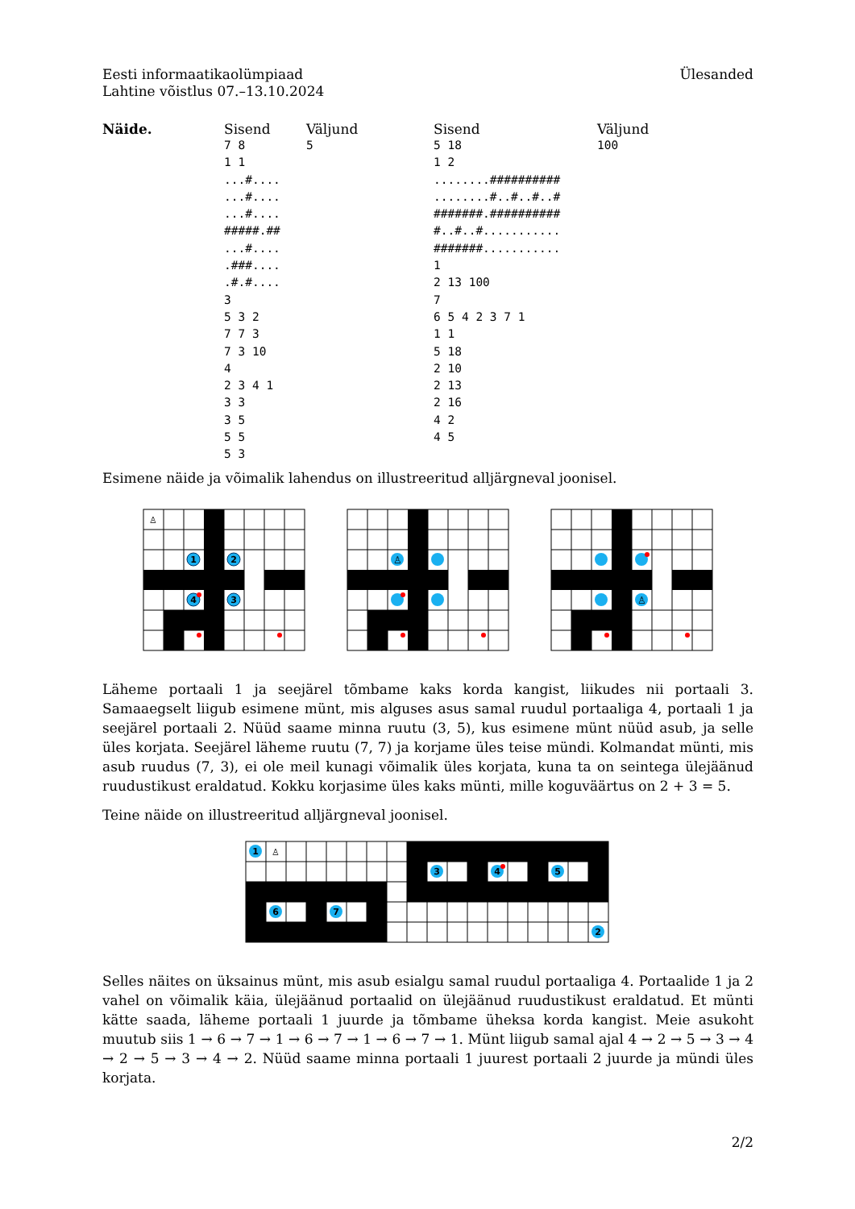Eesti informaatikaolümpiaad
Lahtine võistlus 07.–13.10.2024
Ülesanded
| Näide. | Sisend | Väljund | Sisend | Väljund |
| --- | --- | --- | --- | --- |
| | 7 8 1 1 ...#.... ...#.... ...#.... #####.## ...#.... .###.... .#.#.... 3 5 3 2 7 7 3 7 3 10 4 2 3 4 1 3 3 3 5 5 5 5 3 | 5 | 5 18 1 2 ........########## ........#..#..#..# #######.########## #..#..#........... #######........... 1 2 13 100 7 6 5 4 2 3 7 1 1 1 5 18 2 10 2 13 2 16 4 2 4 5 | 100 |
Esimene näide ja võimalik lahendus on illustreeritud alljärgneval joonisel.
1
2
3
4
♙
♙
♙
Läheme portaali 1 ja seejärel tõmbame kaks korda kangist, liikudes nii portaali 3. Samaaegselt liigub esimene münt, mis alguses asus samal ruudul portaaliga 4, portaali 1 ja seejärel portaali 2. Nüüd saame minna ruutu (3, 5), kus esimene münt nüüd asub, ja selle üles korjata. Seejärel läheme ruutu (7, 7) ja korjame üles teise mündi. Kolmandat münti, mis asub ruudus (7, 3), ei ole meil kunagi võimalik üles korjata, kuna ta on seintega ülejäänud ruudustikust eraldatud. Kokku korjasime üles kaks münti, mille koguväärtus on 2 + 3 = 5.
Teine näide on illustreeritud alljärgneval joonisel.
1
6
7
3
4
5
2
♙
Selles näites on üksainus münt, mis asub esialgu samal ruudul portaaliga 4. Portaalide 1 ja 2 vahel on võimalik käia, ülejäänud portaalid on ülejäänud ruudustikust eraldatud. Et münti kätte saada, läheme portaali 1 juurde ja tõmbame üheksa korda kangist. Meie asukoht muutub siis 1 → 6 → 7 → 1 → 6 → 7 → 1 → 6 → 7 → 1. Münt liigub samal ajal 4 → 2 → 5 → 3 → 4 → 2 → 5 → 3 → 4 → 2. Nüüd saame minna portaali 1 juurest portaali 2 juurde ja mündi üles korjata.
2/2